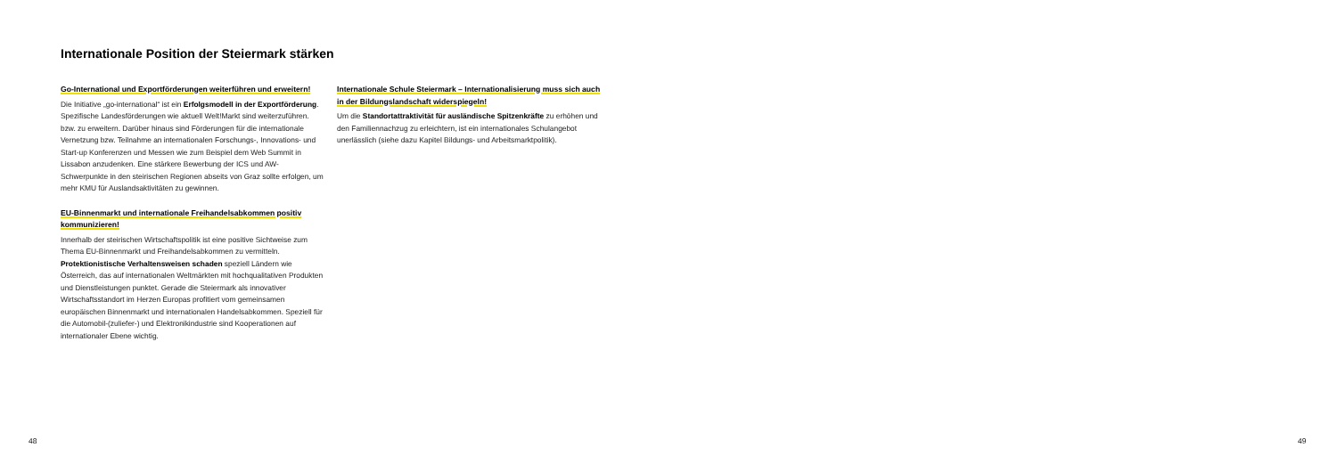Internationale Position der Steiermark stärken
Go-International und Exportförderungen weiterführen und erweitern!
Die Initiative „go-international“ ist ein Erfolgsmodell in der Exportförderung. Spezifische Landesförderungen wie aktuell Welt!Markt sind weiterzuführen. bzw. zu erweitern. Darüber hinaus sind Förderungen für die internationale Vernetzung bzw. Teilnahme an internationalen Forschungs-, Innovations- und Start-up Konferenzen und Messen wie zum Beispiel dem Web Summit in Lissabon anzudenken. Eine stärkere Bewerbung der ICS und AW-Schwerpunkte in den steirischen Regionen abseits von Graz sollte erfolgen, um mehr KMU für Auslandsaktivitäten zu gewinnen.
EU-Binnenmarkt und internationale Freihandelsabkommen positiv kommunizieren!
Innerhalb der steirischen Wirtschaftspolitik ist eine positive Sichtweise zum Thema EU-Binnenmarkt und Freihandelsabkommen zu vermitteln. Protektionistische Verhaltensweisen schaden speziell Ländern wie Österreich, das auf internationalen Weltmärkten mit hochqualitativen Produkten und Dienstleistungen punktet. Gerade die Steiermark als innovativer Wirtschaftsstandort im Herzen Europas profitiert vom gemeinsamen europäischen Binnenmarkt und internationalen Handelsabkommen. Speziell für die Automobil-(zuliefer-) und Elektronikindustrie sind Kooperationen auf internationaler Ebene wichtig.
Internationale Schule Steiermark – Internationalisierung muss sich auch in der Bildungslandschaft widerspiegeln!
Um die Standortattraktivität für ausländische Spitzenkräfte zu erhöhen und den Familiennachzug zu erleichtern, ist ein internationales Schulangebot unerlässlich (siehe dazu Kapitel Bildungs- und Arbeitsmarktpolitik).
48 49